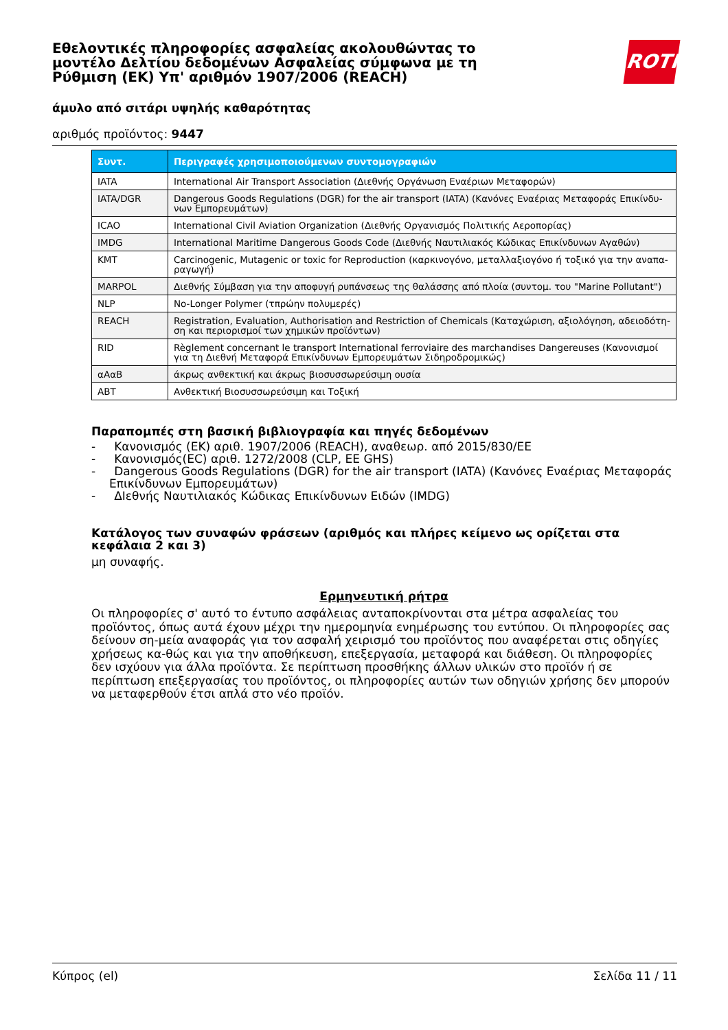Εθελοντικές πληροφορίες ασφαλείας ακολουθώντας το μοντέλο Δελτίου δεδομένων Ασφαλείας σύμφωνα με τη Ρύθμιση (ΕΚ) Υπ' αριθμόν 1907/2006 (REACH)
άμυλο από σιτάρι υψηλής καθαρότητας
αριθμός προϊόντος: 9447
ROTH
| Συντ. | Περιγραφές χρησιμοποιούμενων συντομογραφιών |
| --- | --- |
| IATA | International Air Transport Association (Διεθνής Οργάνωση Εναέριων Μεταφορών) |
| IATA/DGR | Dangerous Goods Regulations (DGR) for the air transport (IATA) (Κανόνες Εναέριας Μεταφοράς Επικίνδυ-νων Εμπορευμάτων) |
| ICAO | International Civil Aviation Organization (Διεθνής Οργανισμός Πολιτικής Αεροπορίας) |
| IMDG | International Maritime Dangerous Goods Code (Διεθνής Ναυτιλιακός Κώδικας Επικίνδυνων Αγαθών) |
| KMT | Carcinogenic, Mutagenic or toxic for Reproduction (καρκινογόνο, μεταλλαξιογόνο ή τοξικό για την αναπα-ραγωγή) |
| MARPOL | Διεθνής Σύμβαση για την αποφυγή ρυπάνσεως της θαλάσσης από πλοία (συντομ. του "Marine Pollutant") |
| NLP | No-Longer Polymer (τπρώην πολυμερές) |
| REACH | Registration, Evaluation, Authorisation and Restriction of Chemicals (Καταχώριση, αξιολόγηση, αδειοδότη-ση και περιορισμοί των χημικών προϊόντων) |
| RID | Règlement concernant le transport International ferroviaire des marchandises Dangereuses (Κανονισμοί για τη Διεθνή Μεταφορά Επικίνδυνων Εμπορευμάτων Σιδηροδρομικώς) |
| αΑαΒ | άκρως ανθεκτική και άκρως βιοσυσσωρεύσιμη ουσία |
| ABT | Ανθεκτική Βιοσυσσωρεύσιμη και Τοξική |
Παραπομπές στη βασική βιβλιογραφία και πηγές δεδομένων
- Κανονισμός (ΕΚ) αριθ. 1907/2006 (REACH), αναθεωρ. από 2015/830/ΕΕ
- Κανονισμός(EC) αριθ. 1272/2008 (CLP, EE GHS)
- Dangerous Goods Regulations (DGR) for the air transport (IATA) (Κανόνες Εναέριας Μεταφοράς Επικίνδυνων Εμπορευμάτων)
- ΔΙεθνής Ναυτιλιακός Κώδικας Επικίνδυνων Ειδών (IMDG)
Κατάλογος των συναφών φράσεων (αριθμός και πλήρες κείμενο ως ορίζεται στα κεφάλαια 2 και 3)
μη συναφής.
Ερμηνευτική ρήτρα
Οι πληροφορίες σ' αυτό το έντυπο ασφάλειας ανταποκρίνονται στα μέτρα ασφαλείας του προϊόντος, όπως αυτά έχουν μέχρι την ημερομηνία ενημέρωσης του εντύπου. Οι πληροφορίες σας δείνουν ση-μεία αναφοράς για τον ασφαλή χειρισμό του προϊόντος που αναφέρεται στις οδηγίες χρήσεως κα-θώς και για την αποθήκευση, επεξεργασία, μεταφορά και διάθεση. Οι πληροφορίες δεν ισχύουν για άλλα προϊόντα. Σε περίπτωση προσθήκης άλλων υλικών στο προϊόν ή σε περίπτωση επεξεργασίας του προϊόντος, οι πληροφορίες αυτών των οδηγιών χρήσης δεν μπορούν να μεταφερθούν έτσι απλά στο νέο προϊόν.
Κύπρος (el) Σελίδα 11 / 11